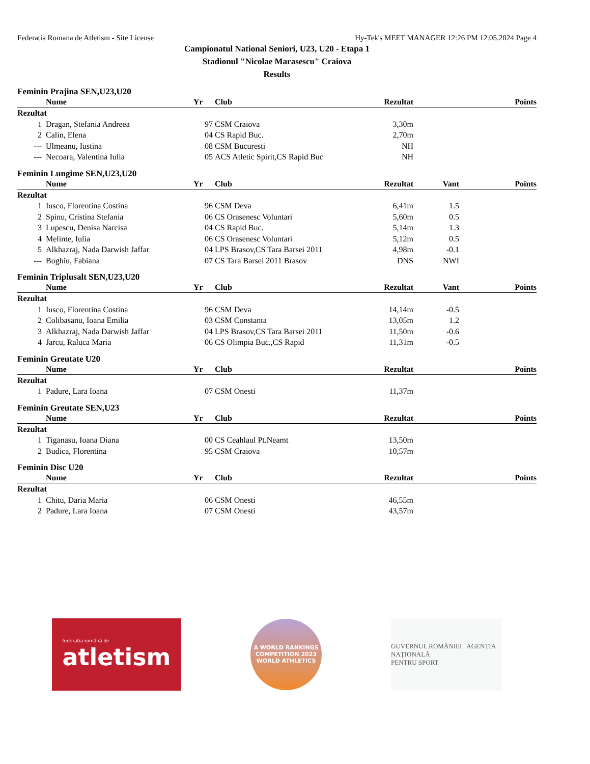Federatia Romana de Atletism - Site License Hy-Tek's MEET MANAGER 12:26 PM 12.05.2024 Page 4
Campionatul National Seniori, U23, U20 - Etapa 1
Stadionul "Nicolae Marasescu" Craiova
Results
Feminin Prajina SEN,U23,U20
| | Nume | Yr | Club | Rezultat | | Points |
| --- | --- | --- | --- | --- | --- | --- |
| Rezultat | | | | | | |
| 1 | Dragan, Stefania Andreea | 97 | CSM Craiova | 3,30m | | |
| 2 | Calin, Elena | 04 | CS Rapid Buc. | 2,70m | | |
| --- | Ulmeanu, Iustina | 08 | CSM Bucuresti | NH | | |
| --- | Necoara, Valentina Iulia | 05 | ACS Atletic Spirit,CS Rapid Buc | NH | | |
Feminin Lungime SEN,U23,U20
| | Nume | Yr | Club | Rezultat | Vant | Points |
| --- | --- | --- | --- | --- | --- | --- |
| Rezultat | | | | | | |
| 1 | Iusco, Florentina Costina | 96 | CSM Deva | 6,41m | 1.5 | |
| 2 | Spinu, Cristina Stefania | 06 | CS Orasenesc Voluntari | 5,60m | 0.5 | |
| 3 | Lupescu, Denisa Narcisa | 04 | CS Rapid Buc. | 5,14m | 1.3 | |
| 4 | Melinte, Iulia | 06 | CS Orasenesc Voluntari | 5,12m | 0.5 | |
| 5 | Alkhazraj, Nada Darwish Jaffar | 04 | LPS Brasov,CS Tara Barsei 2011 | 4,98m | -0.1 | |
| --- | Boghiu, Fabiana | 07 | CS Tara Barsei 2011 Brasov | DNS | NWI | |
Feminin Triplusalt SEN,U23,U20
| | Nume | Yr | Club | Rezultat | Vant | Points |
| --- | --- | --- | --- | --- | --- | --- |
| Rezultat | | | | | | |
| 1 | Iusco, Florentina Costina | 96 | CSM Deva | 14,14m | -0.5 | |
| 2 | Colibasanu, Ioana Emilia | 03 | CSM Constanta | 13,05m | 1.2 | |
| 3 | Alkhazraj, Nada Darwish Jaffar | 04 | LPS Brasov,CS Tara Barsei 2011 | 11,50m | -0.6 | |
| 4 | Jarcu, Raluca Maria | 06 | CS Olimpia Buc.,CS Rapid | 11,31m | -0.5 | |
Feminin Greutate U20
| | Nume | Yr | Club | Rezultat | | Points |
| --- | --- | --- | --- | --- | --- | --- |
| Rezultat | | | | | | |
| 1 | Padure, Lara Ioana | 07 | CSM Onesti | 11,37m | | |
Feminin Greutate SEN,U23
| | Nume | Yr | Club | Rezultat | | Points |
| --- | --- | --- | --- | --- | --- | --- |
| Rezultat | | | | | | |
| 1 | Tiganasu, Ioana Diana | 00 | CS Ceahlaul Pt.Neamt | 13,50m | | |
| 2 | Budica, Florentina | 95 | CSM Craiova | 10,57m | | |
Feminin Disc U20
| | Nume | Yr | Club | Rezultat | | Points |
| --- | --- | --- | --- | --- | --- | --- |
| Rezultat | | | | | | |
| 1 | Chitu, Daria Maria | 06 | CSM Onesti | 46,55m | | |
| 2 | Padure, Lara Ioana | 07 | CSM Onesti | 43,57m | | |
federația română de
atletism
A WORLD RANKINGS COMPETITION 2023
WORLD ATHLETICS
GUVERNUL ROMÂNIEI AGENȚIA NAȚIONALĂ
PENTRU SPORT